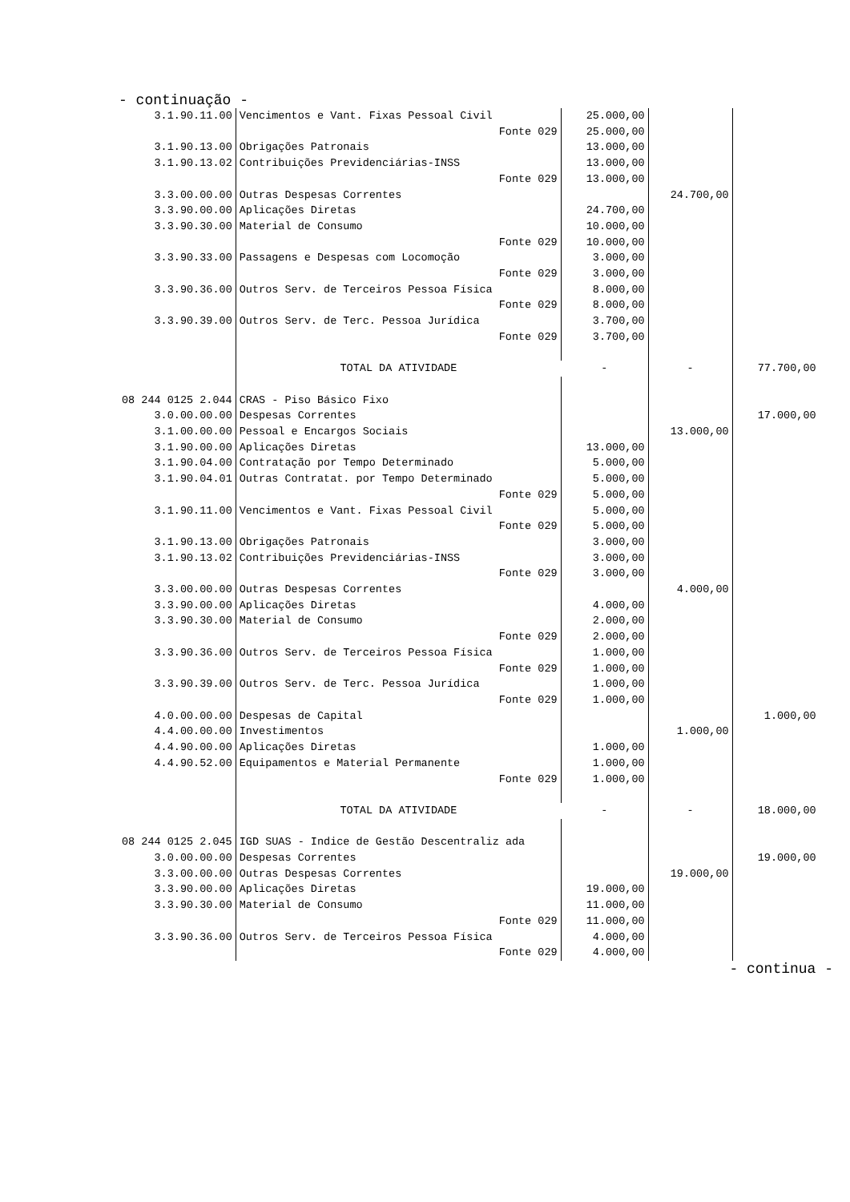- continuação -
| 3.1.90.11.00 | Vencimentos e Vant. Fixas Pessoal Civil | | 25.000,00 | | |
| | | Fonte 029 | 25.000,00 | | |
| 3.1.90.13.00 | Obrigações Patronais | | 13.000,00 | | |
| 3.1.90.13.02 | Contribuições Previdenciárias-INSS | | 13.000,00 | | |
| | | Fonte 029 | 13.000,00 | | |
| 3.3.00.00.00 | Outras Despesas Correntes | | | 24.700,00 | |
| 3.3.90.00.00 | Aplicações Diretas | | 24.700,00 | | |
| 3.3.90.30.00 | Material de Consumo | | 10.000,00 | | |
| | | Fonte 029 | 10.000,00 | | |
| 3.3.90.33.00 | Passagens e Despesas com Locomoção | | 3.000,00 | | |
| | | Fonte 029 | 3.000,00 | | |
| 3.3.90.36.00 | Outros Serv. de Terceiros Pessoa Física | | 8.000,00 | | |
| | | Fonte 029 | 8.000,00 | | |
| 3.3.90.39.00 | Outros Serv. de Terc. Pessoa Jurídica | | 3.700,00 | | |
| | | Fonte 029 | 3.700,00 | | |
| | TOTAL DA ATIVIDADE | | - | - | 77.700,00 |
| 08 244 0125 2.044 | CRAS - Piso Básico Fixo | | | | |
| 3.0.00.00.00 | Despesas Correntes | | | | 17.000,00 |
| 3.1.00.00.00 | Pessoal e Encargos Sociais | | | 13.000,00 | |
| 3.1.90.00.00 | Aplicações Diretas | | 13.000,00 | | |
| 3.1.90.04.00 | Contratação por Tempo Determinado | | 5.000,00 | | |
| 3.1.90.04.01 | Outras Contratat. por Tempo Determinado | | 5.000,00 | | |
| | | Fonte 029 | 5.000,00 | | |
| 3.1.90.11.00 | Vencimentos e Vant. Fixas Pessoal Civil | | 5.000,00 | | |
| | | Fonte 029 | 5.000,00 | | |
| 3.1.90.13.00 | Obrigações Patronais | | 3.000,00 | | |
| 3.1.90.13.02 | Contribuições Previdenciárias-INSS | | 3.000,00 | | |
| | | Fonte 029 | 3.000,00 | | |
| 3.3.00.00.00 | Outras Despesas Correntes | | | 4.000,00 | |
| 3.3.90.00.00 | Aplicações Diretas | | 4.000,00 | | |
| 3.3.90.30.00 | Material de Consumo | | 2.000,00 | | |
| | | Fonte 029 | 2.000,00 | | |
| 3.3.90.36.00 | Outros Serv. de Terceiros Pessoa Física | | 1.000,00 | | |
| | | Fonte 029 | 1.000,00 | | |
| 3.3.90.39.00 | Outros Serv. de Terc. Pessoa Jurídica | | 1.000,00 | | |
| | | Fonte 029 | 1.000,00 | | |
| 4.0.00.00.00 | Despesas de Capital | | | | 1.000,00 |
| 4.4.00.00.00 | Investimentos | | | 1.000,00 | |
| 4.4.90.00.00 | Aplicações Diretas | | 1.000,00 | | |
| 4.4.90.52.00 | Equipamentos e Material Permanente | | 1.000,00 | | |
| | | Fonte 029 | 1.000,00 | | |
| | TOTAL DA ATIVIDADE | | - | - | 18.000,00 |
| 08 244 0125 2.045 | IGD SUAS - Indice de Gestão Descentraliz ada | | | | |
| 3.0.00.00.00 | Despesas Correntes | | | | 19.000,00 |
| 3.3.00.00.00 | Outras Despesas Correntes | | | 19.000,00 | |
| 3.3.90.00.00 | Aplicações Diretas | | 19.000,00 | | |
| 3.3.90.30.00 | Material de Consumo | | 11.000,00 | | |
| | | Fonte 029 | 11.000,00 | | |
| 3.3.90.36.00 | Outros Serv. de Terceiros Pessoa Física | | 4.000,00 | | |
| | | Fonte 029 | 4.000,00 | | |
- continua -